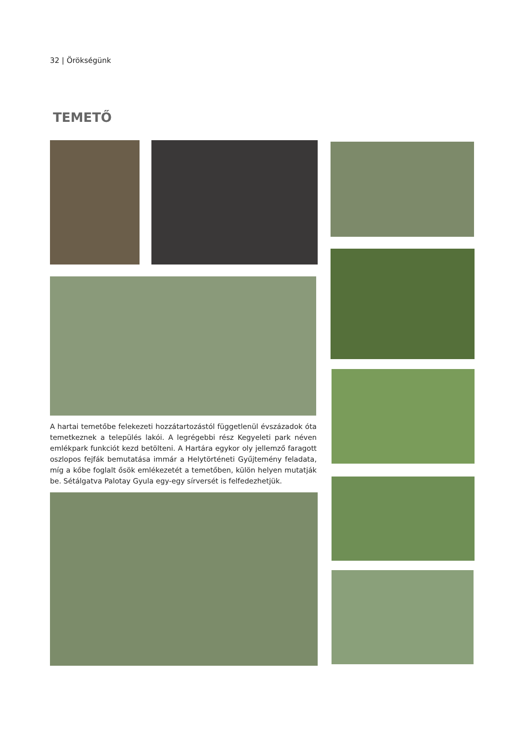32 | Örökségünk
TEMETŐ
A hartai temetőbe felekezeti hozzátartozástól függetlenül évszázadok óta temetkeznek a település lakói. A legrégebbi rész Kegyeleti park néven emlékpark funkciót kezd betölteni. A Hartára egykor oly jellemző faragott oszlopos fejfák bemutatása immár a Helytörténeti Gyűjtemény feladata, míg a kőbe foglalt ősök emlékezetét a temetőben, külön helyen mutatják be. Sétálgatva Palotay Gyula egy-egy sírversét is felfedezhetjük.